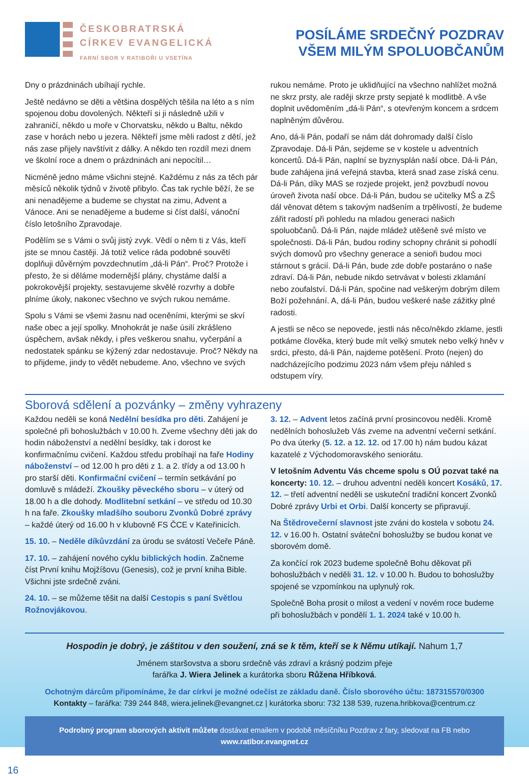ČESKOBRATRSKÁ
CÍRKEV EVANGELICKÁ
FARNÍ SBOR V RATIBOŘI U VSETÍNA
POSÍLÁME SRDEČNÝ POZDRAV
VŠEM MILÝM SPOLUOBČANŮM
Dny o prázdninách ubíhají rychle.
Ještě nedávno se děti a většina dospělých těšila na léto a s ním spojenou dobu dovolených. Někteří si ji následně užili v zahraničí, někdo u moře v Chorvatsku, někdo u Baltu, někdo zase v horách nebo u jezera. Někteří jsme měli radost z dětí, jež nás zase přijely navštívit z dálky. A někdo ten rozdíl mezi dnem ve školní roce a dnem o prázdninách ani nepocítil…
Nicméně jedno máme všichni stejné. Každému z nás za těch pár měsíců několik týdnů v životě přibylo. Čas tak rychle běží, že se ani nenadějeme a budeme se chystat na zimu, Advent a Vánoce. Ani se nenadějeme a budeme si číst další, vánoční číslo letošního Zpravodaje.
Podělím se s Vámi o svůj jistý zvyk. Vědí o něm ti z Vás, kteří jste se mnou častěji. Já totiž velice ráda podobné souvětí doplňuji důvěrným povzdechnutím „dá-li Pán“. Proč? Protože i přesto, že si děláme modernější plány, chystáme další a pokrokovější projekty, sestavujeme skvělé rozvrhy a dobře plníme úkoly, nakonec všechno ve svých rukou nemáme.
Spolu s Vámi se všemi žasnu nad oceněními, kterými se skví naše obec a její spolky. Mnohokrát je naše úsilí zkrášleno úspěchem, avšak někdy, i přes veškerou snahu, vyčerpání a nedostatek spánku se kýžený zdar nedostavuje. Proč? Někdy na to přijdeme, jindy to vědět nebudeme. Ano, všechno ve svých
rukou nemáme. Proto je uklidňující na všechno nahlížet možná ne skrz prsty, ale raději skrze prsty sepjaté k modlitbě. A vše doplnit uvědoměním „dá-li Pán“, s otevřeným koncem a srdcem naplněným důvěrou.
Ano, dá-li Pán, podaří se nám dát dohromady další číslo Zpravodaje. Dá-li Pán, sejdeme se v kostele u adventních koncertů. Dá-li Pán, naplní se byznysplán naší obce. Dá-li Pán, bude zahájena jiná veřejná stavba, která snad zase získá cenu. Dá-li Pán, díky MAS se rozjede projekt, jenž povzbudí novou úroveň života naší obce. Dá-li Pán, budou se učitelky MŠ a ZŠ dál věnovat dětem s takovým nadšením a trpělivostí, že budeme zářit radostí při pohledu na mladou generaci našich spoluobčanů. Dá-li Pán, najde mládež utěšeně své místo ve společnosti. Dá-li Pán, budou rodiny schopny chránit si pohodlí svých domovů pro všechny generace a senioři budou moci stárnout s grácií. Dá-li Pán, bude zde dobře postaráno o naše zdraví. Dá-li Pán, nebude nikdo setrvávat v bolesti zklamání nebo zoufalství. Dá-li Pán, spočine nad veškerým dobrým dílem Boží požehnání. A, dá-li Pán, budou veškeré naše zážitky plné radosti.
A jestli se něco se nepovede, jestli nás něco/někdo zklame, jestli potkáme člověka, který bude mít velký smutek nebo velký hněv v srdci, přesto, dá-li Pán, najdeme potěšení. Proto (nejen) do nadcházejícího podzimu 2023 nám všem přeju náhled s odstupem víry.
Sborová sdělení a pozvánky – změny vyhrazeny
Každou neděli se koná Nedělní besídka pro děti. Zahájení je společné při bohoslužbách v 10.00 h. Zveme všechny děti jak do hodin náboženství a nedělní besídky, tak i dorost ke konfirmačnímu cvičení. Každou středu probíhají na faře Hodiny náboženství – od 12.00 h pro děti z 1. a 2. třídy a od 13.00 h pro starší děti. Konfirmační cvičení – termín setkávání po domluvě s mládeží. Zkoušky pěveckého sboru – v úterý od 18.00 h a dle dohody. Modlitební setkání – ve středu od 10.30 h na faře. Zkoušky mladšího souboru Zvonků Dobré zprávy – každé úterý od 16.00 h v klubovně FS ČCE v Kateřinicích.
15. 10. – Neděle díkůvzdání za úrodu se svátostí Večeře Páně.
17. 10. – zahájení nového cyklu biblických hodin. Začneme číst První knihu Mojžíšovu (Genesis), což je první kniha Bible. Všichni jste srdečně zváni.
24. 10. – se můžeme těšit na další Cestopis s paní Světlou Rožnovjákovou.
3. 12. – Advent letos začíná první prosincovou neděli. Kromě nedělních bohoslužeb Vás zveme na adventní večerní setkání. Po dva úterky (5. 12. a 12. 12. od 17.00 h) nám budou kázat kazatelé z Východomoravského seniorátu.
V letošním Adventu Vás chceme spolu s OÚ pozvat také na koncerty: 10. 12. – druhou adventní neděli koncert Kosáků, 17. 12. – třetí adventní neděli se uskuteční tradiční koncert Zvonků Dobré zprávy Urbi et Orbi. Další koncerty se připravují.
Na Štědrovečerní slavnost jste zváni do kostela v sobotu 24. 12. v 16.00 h. Ostatní sváteční bohoslužby se budou konat ve sborovém domě.
Za končící rok 2023 budeme společně Bohu děkovat při bohoslužbách v neděli 31. 12. v 10.00 h. Budou to bohoslužby spojené se vzpomínkou na uplynulý rok.
Společně Boha prosit o milost a vedení v novém roce budeme při bohoslužbách v pondělí 1. 1. 2024 také v 10.00 h.
Hospodin je dobrý, je záštitou v den soužení, zná se k těm, kteří se k Němu utíkají. Nahum 1,7
Jménem staršovstva a sboru srdečně vás zdraví a krásný podzim přeje
farářka J. Wiera Jelinek a kurátorka sboru Růžena Hříbková.
Ochotným dárcům připomínáme, že dar církvi je možné odečíst ze základu daně. Číslo sborového účtu: 187315570/0300
Kontakty – farářka: 739 244 848, wiera.jelinek@evangnet.cz | kurátorka sboru: 732 138 539, ruzena.hribkova@centrum.cz
Podrobný program sborových aktivit můžete dostávat emailem v podobě měsíčníku Pozdrav z fary, sledovat na FB nebo www.ratibor.evangnet.cz
16